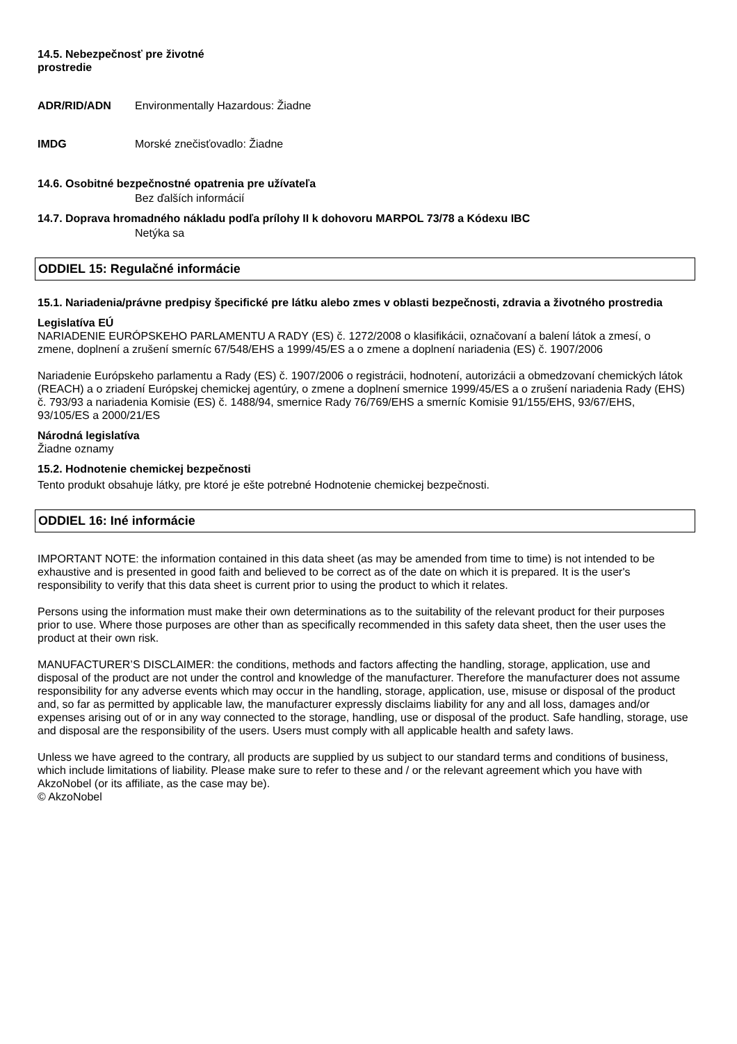14.5. Nebezpečnosť pre životné
prostredie
ADR/RID/ADN Environmentally Hazardous: Žiadne
IMDG Morské znečisťovadlo: Žiadne
14.6. Osobitné bezpečnostné opatrenia pre užívateľa
Bez ďalších informácií
14.7. Doprava hromadného nákladu podľa prílohy II k dohovoru MARPOL 73/78 a Kódexu IBC
Netýka sa
ODDIEL 15: Regulačné informácie
15.1. Nariadenia/právne predpisy špecifické pre látku alebo zmes v oblasti bezpečnosti, zdravia a životného prostredia
Legislatíva EÚ
NARIADENIE EURÓPSKEHO PARLAMENTU A RADY (ES) č. 1272/2008 o klasifikácii, označovaní a balení látok a zmesí, o zmene, doplnení a zrušení smerníc 67/548/EHS a 1999/45/ES a o zmene a doplnení nariadenia (ES) č. 1907/2006
Nariadenie Európskeho parlamentu a Rady (ES) č. 1907/2006 o registrácii, hodnotení, autorizácii a obmedzovaní chemických látok (REACH) a o zriadení Európskej chemickej agentúry, o zmene a doplnení smernice 1999/45/ES a o zrušení nariadenia Rady (EHS) č. 793/93 a nariadenia Komisie (ES) č. 1488/94, smernice Rady 76/769/EHS a smerníc Komisie 91/155/EHS, 93/67/EHS, 93/105/ES a 2000/21/ES
Národná legislatíva
Žiadne oznamy
15.2. Hodnotenie chemickej bezpečnosti
Tento produkt obsahuje látky, pre ktoré je ešte potrebné Hodnotenie chemickej bezpečnosti.
ODDIEL 16: Iné informácie
IMPORTANT NOTE: the information contained in this data sheet (as may be amended from time to time) is not intended to be exhaustive and is presented in good faith and believed to be correct as of the date on which it is prepared. It is the user's responsibility to verify that this data sheet is current prior to using the product to which it relates.
Persons using the information must make their own determinations as to the suitability of the relevant product for their purposes prior to use. Where those purposes are other than as specifically recommended in this safety data sheet, then the user uses the product at their own risk.
MANUFACTURER’S DISCLAIMER: the conditions, methods and factors affecting the handling, storage, application, use and disposal of the product are not under the control and knowledge of the manufacturer. Therefore the manufacturer does not assume responsibility for any adverse events which may occur in the handling, storage, application, use, misuse or disposal of the product and, so far as permitted by applicable law, the manufacturer expressly disclaims liability for any and all loss, damages and/or expenses arising out of or in any way connected to the storage, handling, use or disposal of the product. Safe handling, storage, use and disposal are the responsibility of the users. Users must comply with all applicable health and safety laws.
Unless we have agreed to the contrary, all products are supplied by us subject to our standard terms and conditions of business, which include limitations of liability. Please make sure to refer to these and / or the relevant agreement which you have with AkzoNobel (or its affiliate, as the case may be).
© AkzoNobel